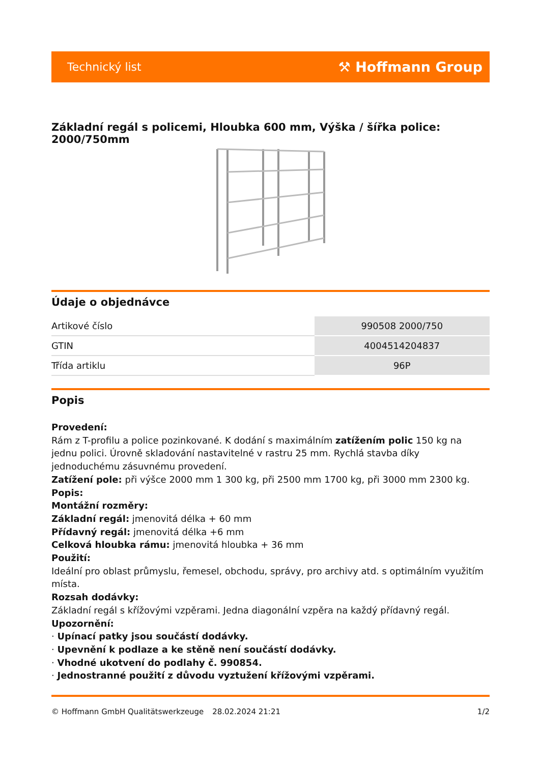Technický list ⚒ Hoffmann Group
Základní regál s policemi, Hloubka 600 mm, Výška / šířka police: 2000/750mm
Údaje o objednávce
| Artikové číslo | 990508 2000/750 |
| GTIN | 4004514204837 |
| Třída artiklu | 96P |
Popis
Provedení:
Rám z T-profilu a police pozinkované. K dodání s maximálním zatížením polic 150 kg na jednu polici. Úrovně skladování nastavitelné v rastru 25 mm. Rychlá stavba díky jednoduchému zásuvnému provedení.
Zatížení pole: při výšce 2000 mm 1 300 kg, při 2500 mm 1700 kg, při 3000 mm 2300 kg.
Popis:
Montážní rozměry:
Základní regál: jmenovitá délka + 60 mm
Přídavný regál: jmenovitá délka +6 mm
Celková hloubka rámu: jmenovitá hloubka + 36 mm
Použití:
Ideální pro oblast průmyslu, řemesel, obchodu, správy, pro archivy atd. s optimálním využitím místa.
Rozsah dodávky:
Základní regál s křížovými vzpěrami. Jedna diagonální vzpěra na každý přídavný regál.
Upozornění:
· Upínací patky jsou součástí dodávky.
· Upevnění k podlaze a ke stěně není součástí dodávky.
· Vhodné ukotvení do podlahy č. 990854.
· Jednostranné použití z důvodu vyztužení křížovými vzpěrami.
© Hoffmann GmbH Qualitätswerkzeuge 28.02.2024 21:21 1/2